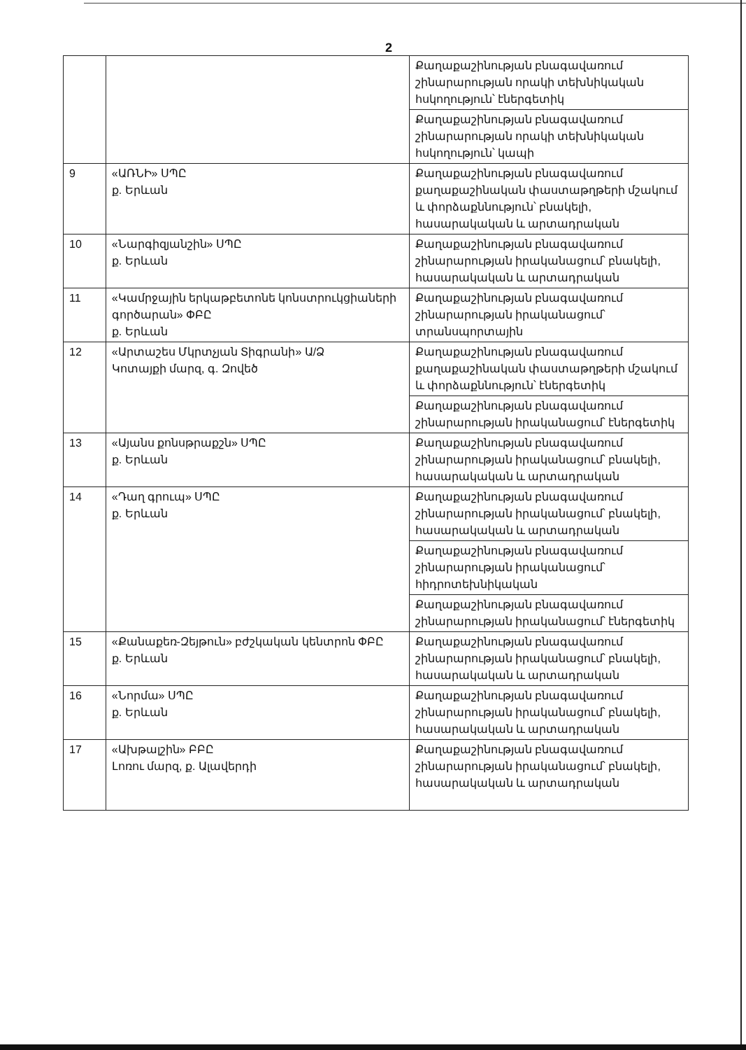2
| | | Քաղաքաշինության բնագավառում շինարարության որակի տեխնիկական հսկողություն՝ էներգետիկ |
| | | Քաղաքաշինության բնագավառում շինարարության որակի տեխնիկական հսկողություն՝ կապի |
| 9 | «ԱՌՆԻ» ՍՊԸ ք. Երևան | Քաղաքաշինության բնագավառում քաղաքաշինական փաստաթղթերի մշակում և փորձաքննություն՝ բնակելի, հասարակական և արտադրական |
| 10 | «Նարգիզյանշին» ՍՊԸ ք. Երևան | Քաղաքաշինության բնագավառում շինարարության իրականացում՝ բնակելի, հասարակական և արտադրական |
| 11 | «Կամրջային երկաթբետոնե կոնստրուկցիաների գործարան» ՓԲԸ ք. Երևան | Քաղաքաշինության բնագավառում շինարարության իրականացում՝ տրանսպորտային |
| 12 | «Արտաշես Մկրտչյան Տիգրանի» Ա/Ձ Կոտայքի մարզ, գ. Զովեծ | Քաղաքաշինության բնագավառում քաղաքաշինական փաստաթղթերի մշակում և փորձաքննություն՝ էներգետիկ |
| | | Քաղաքաշինության բնագավառում շինարարության իրականացում՝ էներգետիկ |
| 13 | «Այանս քոնսթրաքշն» ՍՊԸ ք. Երևան | Քաղաքաշինության բնագավառում շինարարության իրականացում՝ բնակելի, հասարակական և արտադրական |
| 14 | «Դաղ գրուպ» ՍՊԸ ք. Երևան | Քաղաքաշինության բնագավառում շինարարության իրականացում՝ բնակելի, հասարակական և արտադրական |
| | | Քաղաքաշինության բնագավառում շինարարության իրականացում՝ հիդրոտեխնիկական |
| | | Քաղաքաշինության բնագավառում շինարարության իրականացում՝ էներգետիկ |
| 15 | «Քանաքեռ-Զեյթուն» բժշկական կենտրոն ՓԲԸ ք. Երևան | Քաղաքաշինության բնագավառում շինարարության իրականացում՝ բնակելի, հասարակական և արտադրական |
| 16 | «Նորմա» ՍՊԸ ք. Երևան | Քաղաքաշինության բնագավառում շինարարության իրականացում՝ բնակելի, հասարակական և արտադրական |
| 17 | «Ախթալշին» ԲԲԸ Լոռու մարզ, ք. Ալավերդի | Քաղաքաշինության բնագավառում շինարարության իրականացում՝ բնակելի, հասարակական և արտադրական |